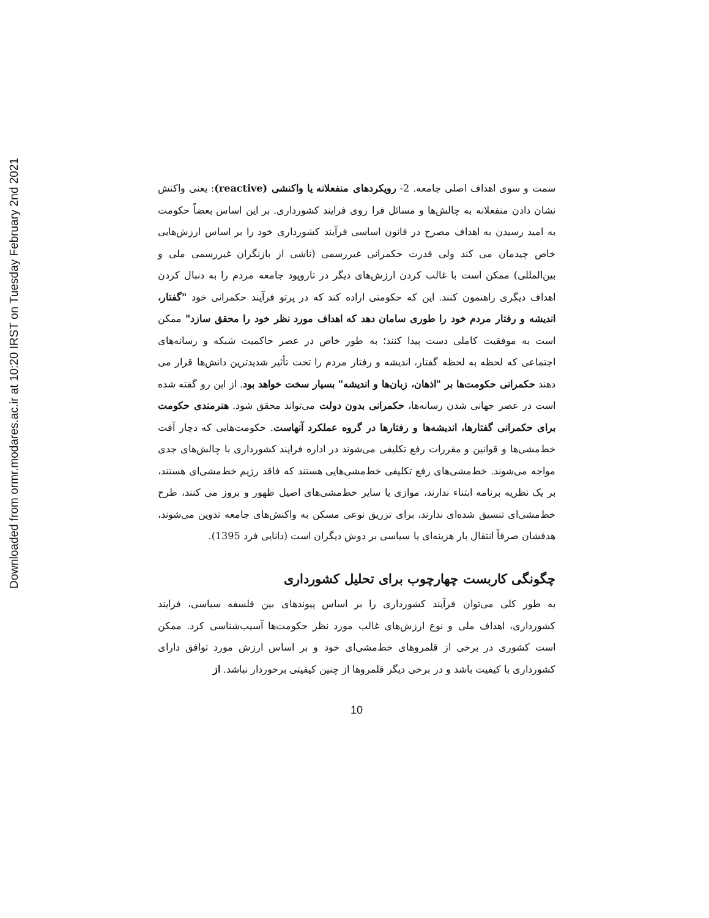Downloaded from ormr.modares.ac.ir at 10:20 IRST on Tuesday February 2nd 2021
سمت و سوی اهداف اصلی جامعه. 2- رویکردهای منفعلانه یا واکنشی (reactive): یعنی واکنش نشان دادن منفعلانه به چالش‌ها و مسائل فرا روی فرایند کشورداری. بر این اساس بعضاً حکومت به امید رسیدن به اهداف مصرح در قانون اساسی فرآیند کشورداری خود را بر اساس ارزش‌هایی خاص چیدمان می کند ولی قدرت حکمرانی غیررسمی (ناشی از بازنگران غیررسمی ملی و بین‌المللی) ممکن است با غالب کردن ارزش‌های دیگر در تاروپود جامعه مردم را به دنبال کردن اهداف دیگری راهنمون کنند. این که حکومتی اراده کند که در پرتو فرآیند حکمرانی خود "گفتار، اندیشه و رفتار مردم خود را طوری سامان دهد که اهداف مورد نظر خود را محقق سازد" ممکن است به موفقیت کاملی دست پیدا کنند؛ به طور خاص در عصر حاکمیت شبکه و رسانه‌های اجتماعی که لحظه به لحظه گفتار، اندیشه و رفتار مردم را تحت تأثیر شدیدترین دانش‌ها قرار می دهند حکمرانی حکومت‌ها بر "اذهان، زبان‌ها و اندیشه" بسیار سخت خواهد بود. از این رو گفته شده است در عصر جهانی شدن رسانه‌ها، حکمرانی بدون دولت می‌تواند محقق شود. هنرمندی حکومت برای حکمرانی گفتارها، اندیشه‌ها و رفتارها در گروه عملکرد آنهاست. حکومت‌هایی که دچار آفت خط‌مشی‌ها و قوانین و مقررات رفع تکلیفی می‌شوند در اداره فرایند کشورداری با چالش‌های جدی مواجه می‌شوند. خط‌مشی‌های رفع تکلیفی خط‌مشی‌هایی هستند که فاقد رژیم خط‌مشی‌ای هستند، بر یک نظریه برنامه ابتناء ندارند، موازی یا سایر خط‌مشی‌های اصیل ظهور و بروز می کنند، طرح خط‌مشی‌ای تنسیق شده‌ای ندارند، برای تزریق نوعی مسکن به واکنش‌های جامعه تدوین می‌شوند، هدفشان صرفاً انتقال بار هزینه‌ای یا سیاسی بر دوش دیگران است (دانایی فرد 1395).
چگونگی کاربست چهارچوب برای تحلیل کشورداری
به طور کلی می‌توان فرآیند کشورداری را بر اساس پیوندهای بین فلسفه سیاسی، فرایند کشورداری، اهداف ملی و نوع ارزش‌های غالب مورد نظر حکومت‌ها آسیب‌شناسی کرد. ممکن است کشوری در برخی از قلمروهای خط‌مشی‌ای خود و بر اساس ارزش مورد توافق دارای کشورداری با کیفیت باشد و در برخی دیگر قلمروها از چنین کیفیتی برخوردار نباشد. از
10